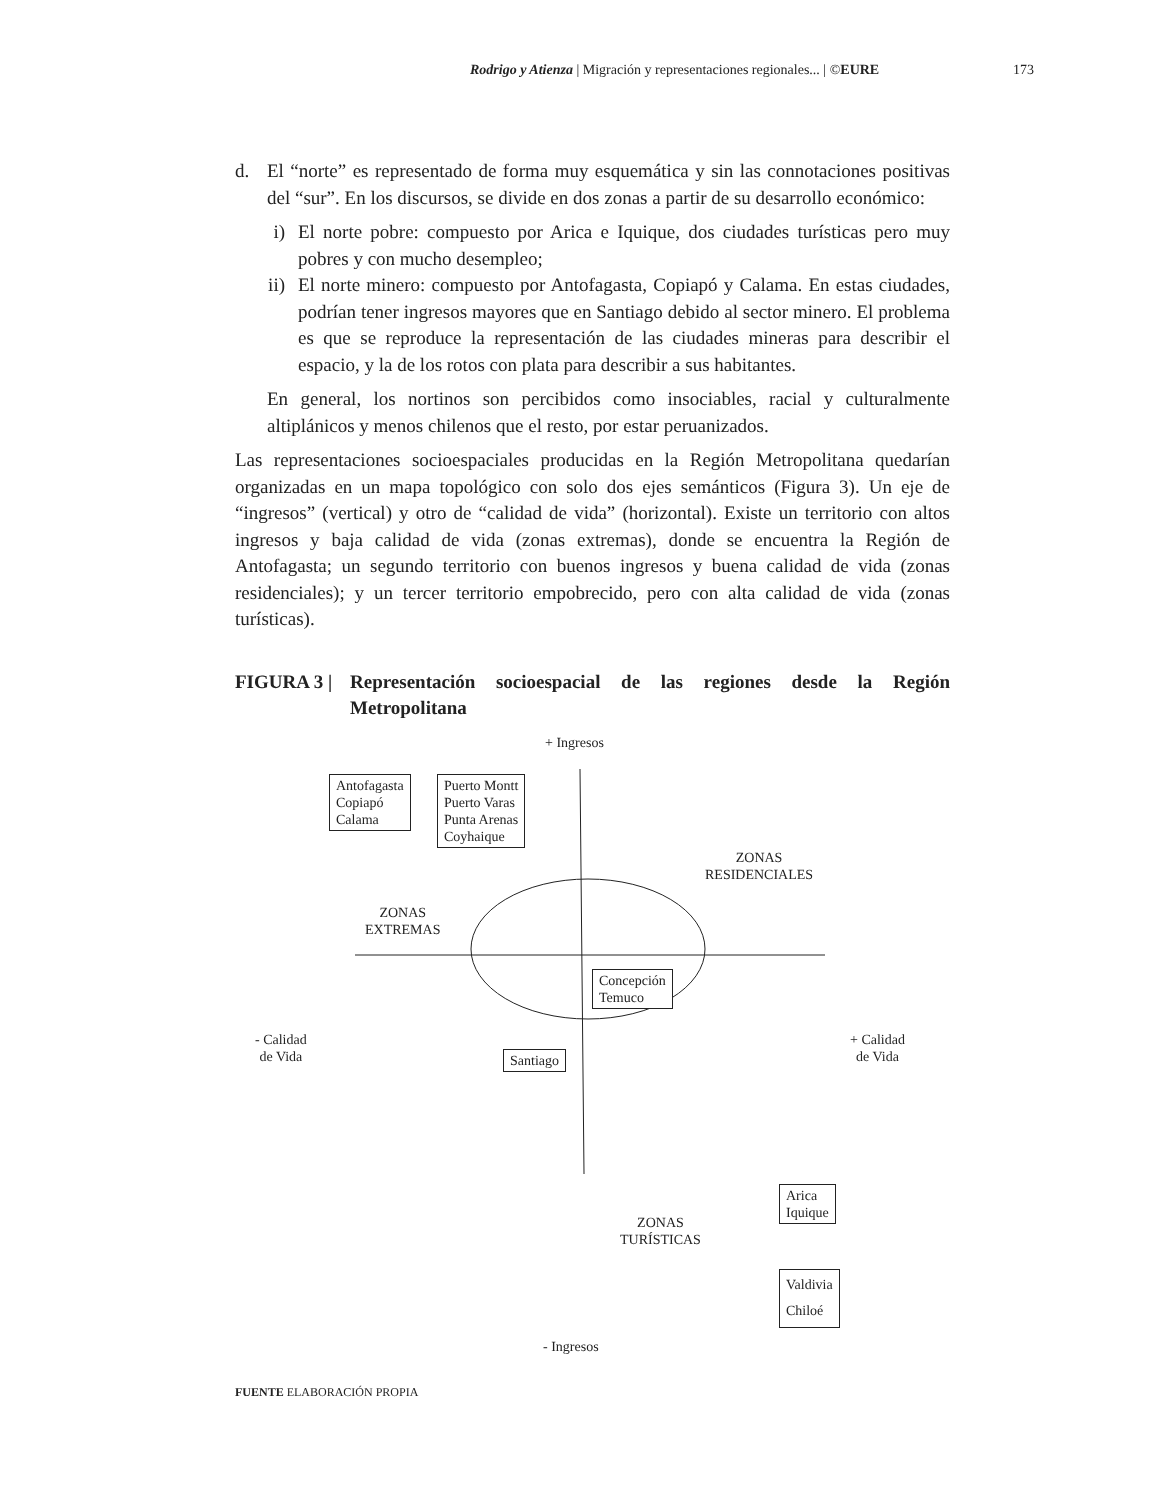Rodrigo y Atienza | Migración y representaciones regionales... | ©EURE 173
d. El “norte” es representado de forma muy esquemática y sin las connotaciones positivas del “sur”. En los discursos, se divide en dos zonas a partir de su desarrollo económico:
i) El norte pobre: compuesto por Arica e Iquique, dos ciudades turísticas pero muy pobres y con mucho desempleo;
ii) El norte minero: compuesto por Antofagasta, Copiapó y Calama. En estas ciudades, podrían tener ingresos mayores que en Santiago debido al sector minero. El problema es que se reproduce la representación de las ciudades mineras para describir el espacio, y la de los rotos con plata para describir a sus habitantes.
En general, los nortinos son percibidos como insociables, racial y culturalmente altiplánicos y menos chilenos que el resto, por estar peruanizados.
Las representaciones socioespaciales producidas en la Región Metropolitana quedarían organizadas en un mapa topológico con solo dos ejes semánticos (Figura 3). Un eje de “ingresos” (vertical) y otro de “calidad de vida” (horizontal). Existe un territorio con altos ingresos y baja calidad de vida (zonas extremas), donde se encuentra la Región de Antofagasta; un segundo territorio con buenos ingresos y buena calidad de vida (zonas residenciales); y un tercer territorio empobrecido, pero con alta calidad de vida (zonas turísticas).
FIGURA 3 | Representación socioespacial de las regiones desde la Región Metropolitana
+ Ingresos
Antofagasta
Copiapó
Calama
Puerto Montt
Puerto Varas
Punta Arenas
Coyhaique
ZONAS
RESIDENCIALES
ZONAS
EXTREMAS
Concepción
Temuco
- Calidad
de Vida
+ Calidad
de Vida
Santiago
Arica
Iquique
ZONAS
TURÍSTICAS
Valdivia
Chiloé
- Ingresos
FUENTE ELABORACIÓN PROPIA